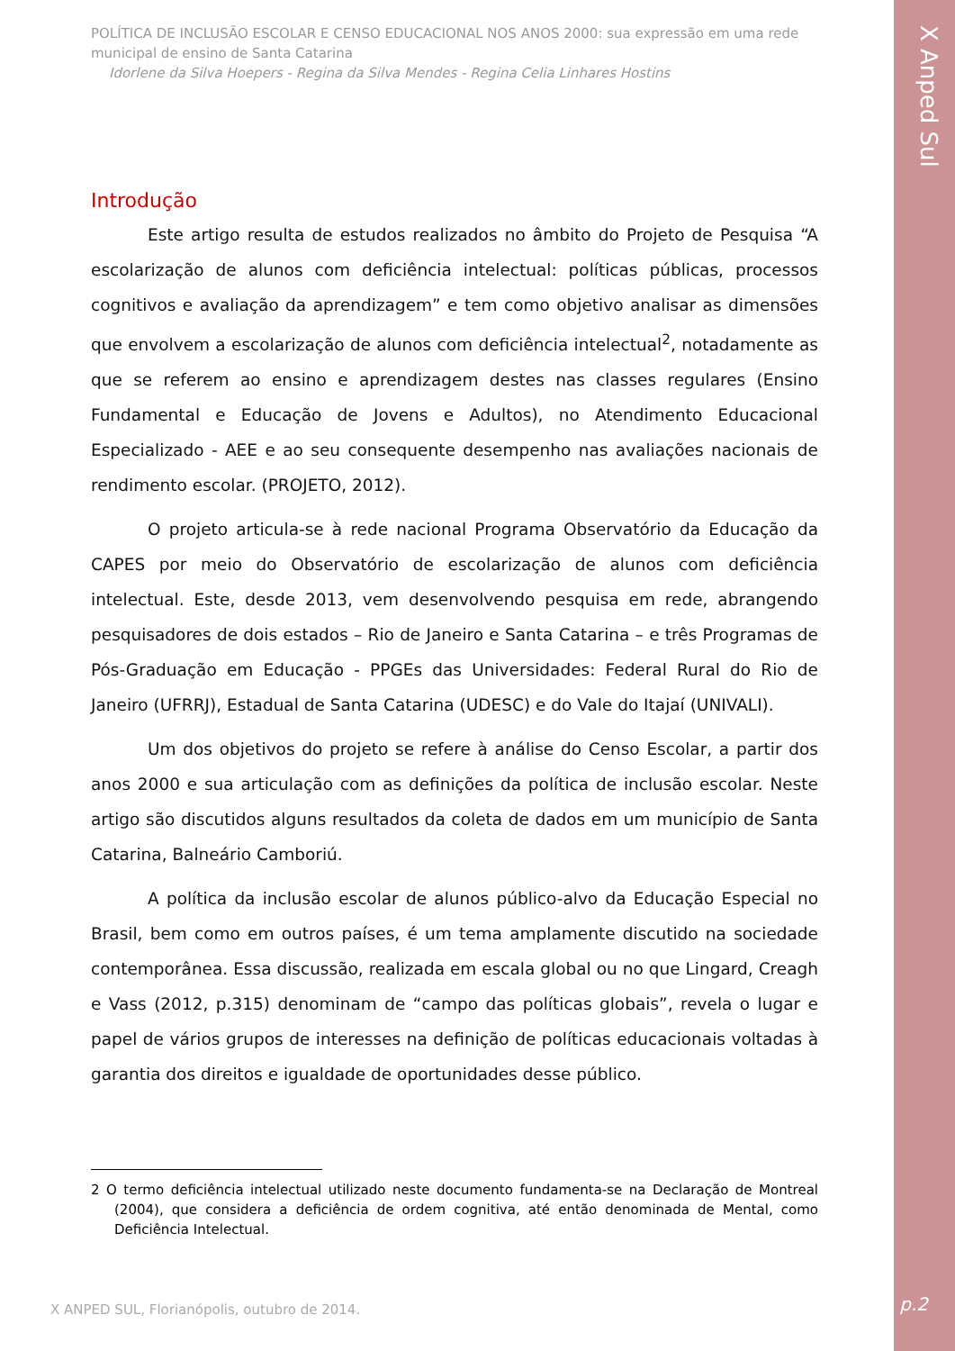X Anped Sul
POLÍTICA DE INCLUSÃO ESCOLAR E CENSO EDUCACIONAL NOS ANOS 2000: sua expressão em uma rede municipal de ensino de Santa Catarina
Idorlene da Silva Hoepers - Regina da Silva Mendes - Regina Celia Linhares Hostins
Introdução
Este artigo resulta de estudos realizados no âmbito do Projeto de Pesquisa “A escolarização de alunos com deficiência intelectual: políticas públicas, processos cognitivos e avaliação da aprendizagem” e tem como objetivo analisar as dimensões que envolvem a escolarização de alunos com deficiência intelectual<sup>2</sup>, notadamente as que se referem ao ensino e aprendizagem destes nas classes regulares (Ensino Fundamental e Educação de Jovens e Adultos), no Atendimento Educacional Especializado - AEE e ao seu consequente desempenho nas avaliações nacionais de rendimento escolar. (PROJETO, 2012).
O projeto articula-se à rede nacional Programa Observatório da Educação da CAPES por meio do Observatório de escolarização de alunos com deficiência intelectual. Este, desde 2013, vem desenvolvendo pesquisa em rede, abrangendo pesquisadores de dois estados – Rio de Janeiro e Santa Catarina – e três Programas de Pós-Graduação em Educação - PPGEs das Universidades: Federal Rural do Rio de Janeiro (UFRRJ), Estadual de Santa Catarina (UDESC) e do Vale do Itajaí (UNIVALI).
Um dos objetivos do projeto se refere à análise do Censo Escolar, a partir dos anos 2000 e sua articulação com as definições da política de inclusão escolar. Neste artigo são discutidos alguns resultados da coleta de dados em um município de Santa Catarina, Balneário Camboriú.
A política da inclusão escolar de alunos público-alvo da Educação Especial no Brasil, bem como em outros países, é um tema amplamente discutido na sociedade contemporânea. Essa discussão, realizada em escala global ou no que Lingard, Creagh e Vass (2012, p.315) denominam de “campo das políticas globais”, revela o lugar e papel de vários grupos de interesses na definição de políticas educacionais voltadas à garantia dos direitos e igualdade de oportunidades desse público.
2 O termo deficiência intelectual utilizado neste documento fundamenta-se na Declaração de Montreal (2004), que considera a deficiência de ordem cognitiva, até então denominada de Mental, como Deficiência Intelectual.
X ANPED SUL, Florianópolis, outubro de 2014.
p.2